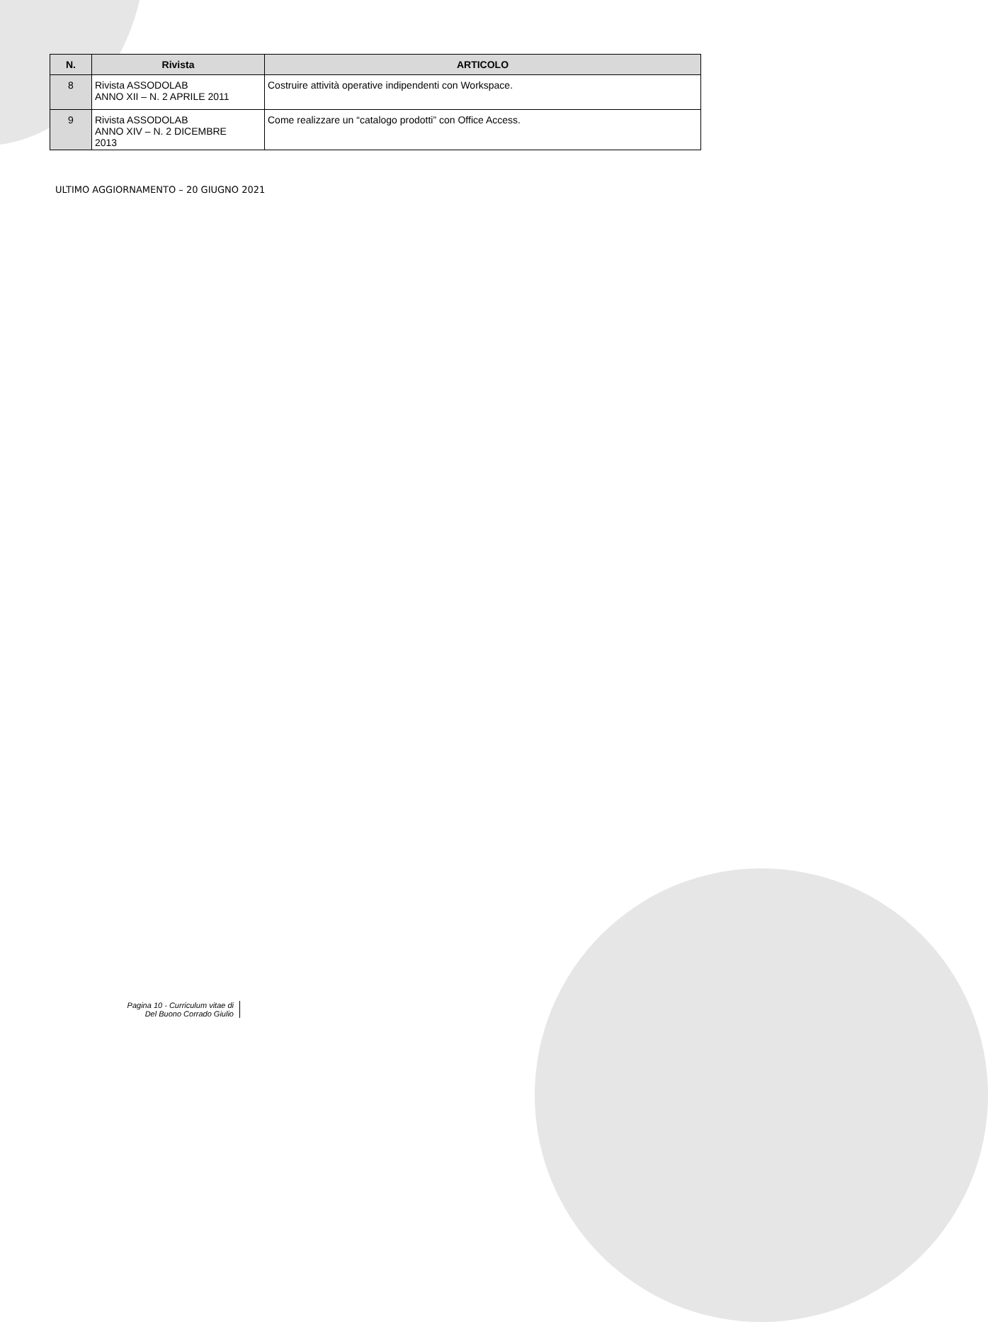| N. | Rivista | ARTICOLO |
| --- | --- | --- |
| 8 | Rivista ASSODOLAB ANNO XII – N. 2 APRILE 2011 | Costruire attività operative indipendenti con Workspace. |
| 9 | Rivista ASSODOLAB ANNO XIV – N. 2 DICEMBRE 2013 | Come realizzare un “catalogo prodotti” con Office Access. |
ULTIMO AGGIORNAMENTO – 20 GIUGNO 2021
Pagina 10 - Curriculum vitae di
Del Buono Corrado Giulio